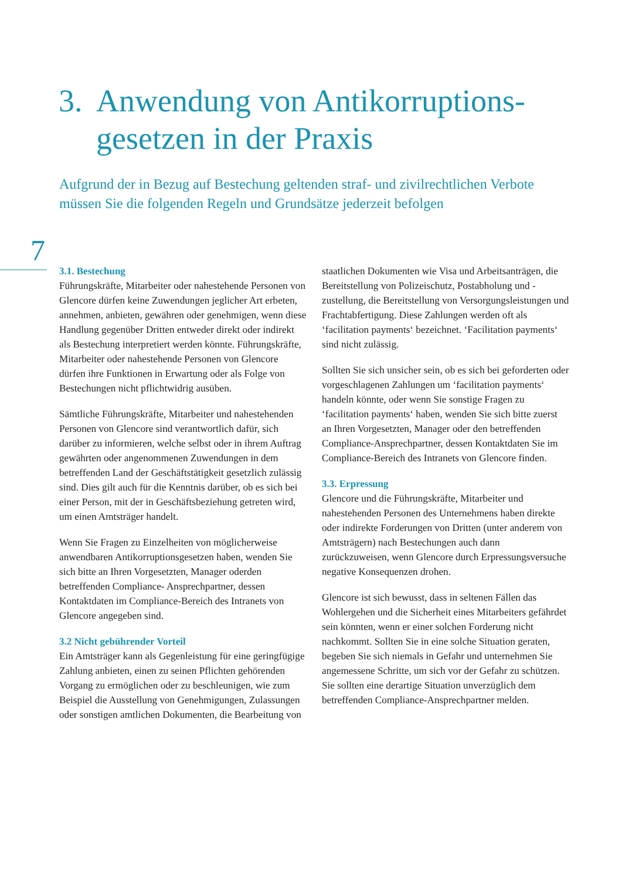3. Anwendung von Antikorruptions-
gesetzen in der Praxis
Aufgrund der in Bezug auf Bestechung geltenden straf- und zivilrechtlichen Verbote müssen Sie die folgenden Regeln und Grundsätze jederzeit befolgen
7
3.1. Bestechung
Führungskräfte, Mitarbeiter oder nahestehende Personen von Glencore dürfen keine Zuwendungen jeglicher Art erbeten, annehmen, anbieten, gewähren oder genehmigen, wenn diese Handlung gegenüber Dritten entweder direkt oder indirekt als Bestechung interpretiert werden könnte. Führungskräfte, Mitarbeiter oder nahestehende Personen von Glencore dürfen ihre Funktionen in Erwartung oder als Folge von Bestechungen nicht pflichtwidrig ausüben.
Sämtliche Führungskräfte, Mitarbeiter und nahestehenden Personen von Glencore sind verantwortlich dafür, sich darüber zu informieren, welche selbst oder in ihrem Auftrag gewährten oder angenommenen Zuwendungen in dem betreffenden Land der Geschäftstätigkeit gesetzlich zulässig sind. Dies gilt auch für die Kenntnis darüber, ob es sich bei einer Person, mit der in Geschäftsbeziehung getreten wird, um einen Amtsträger handelt.
Wenn Sie Fragen zu Einzelheiten von möglicherweise anwendbaren Antikorruptionsgesetzen haben, wenden Sie sich bitte an Ihren Vorgesetzten, Manager oderden betreffenden Compliance- Ansprechpartner, dessen Kontaktdaten im Compliance-Bereich des Intranets von Glencore angegeben sind.
3.2 Nicht gebührender Vorteil
Ein Amtsträger kann als Gegenleistung für eine geringfügige Zahlung anbieten, einen zu seinen Pflichten gehörenden Vorgang zu ermöglichen oder zu beschleunigen, wie zum Beispiel die Ausstellung von Genehmigungen, Zulassungen oder sonstigen amtlichen Dokumenten, die Bearbeitung von staatlichen Dokumenten wie Visa und Arbeitsanträgen, die Bereitstellung von Polizeischutz, Postabholung und -zustellung, die Bereitstellung von Versorgungsleistungen und Frachtabfertigung. Diese Zahlungen werden oft als ‘facilitation payments‘ bezeichnet. ‘Facilitation payments‘ sind nicht zulässig.
Sollten Sie sich unsicher sein, ob es sich bei geforderten oder vorgeschlagenen Zahlungen um ‘facilitation payments‘ handeln könnte, oder wenn Sie sonstige Fragen zu ‘facilitation payments‘ haben, wenden Sie sich bitte zuerst an Ihren Vorgesetzten, Manager oder den betreffenden Compliance-Ansprechpartner, dessen Kontaktdaten Sie im Compliance-Bereich des Intranets von Glencore finden.
3.3. Erpressung
Glencore und die Führungskräfte, Mitarbeiter und nahestehenden Personen des Unternehmens haben direkte oder indirekte Forderungen von Dritten (unter anderem von Amtsträgern) nach Bestechungen auch dann zurückzuweisen, wenn Glencore durch Erpressungsversuche negative Konsequenzen drohen.
Glencore ist sich bewusst, dass in seltenen Fällen das Wohlergehen und die Sicherheit eines Mitarbeiters gefährdet sein könnten, wenn er einer solchen Forderung nicht nachkommt. Sollten Sie in eine solche Situation geraten, begeben Sie sich niemals in Gefahr und unternehmen Sie angemessene Schritte, um sich vor der Gefahr zu schützen. Sie sollten eine derartige Situation unverzüglich dem betreffenden Compliance-Ansprechpartner melden.